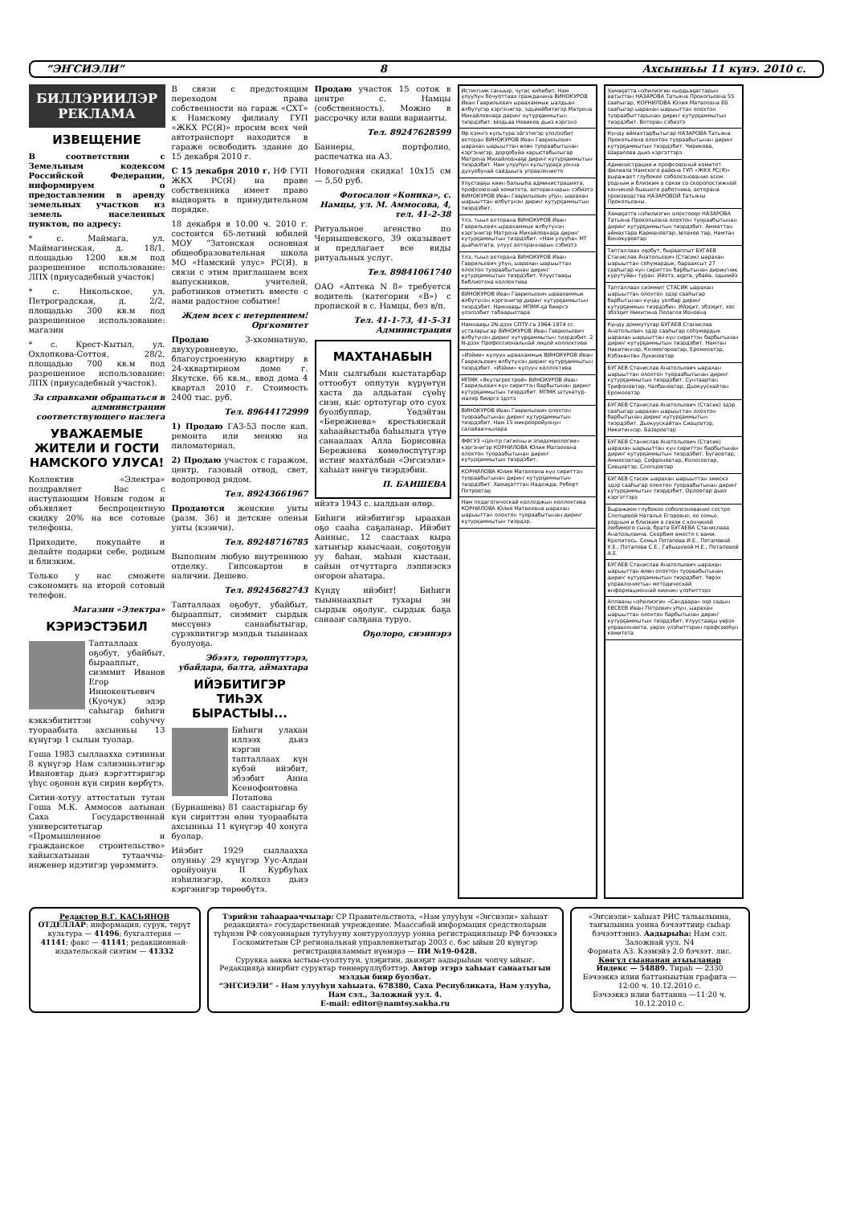“ЭҤСИЭЛИ” 8 Ахсынньы 11 күнэ. 2010 с.
БИЛЛЭРИИЛЭР РЕКЛАМА
ИЗВЕЩЕНИЕ
В соответствии с Земельным кодексом Российской Федерации, информируем о предоставлении в аренду земельных участков из земель населенных пунктов, по адресу:
* с. Маймага, ул. Маймагинская, д. 18/1, площадью 1200 кв.м под разрешенное использование: ЛПХ (приусадебный участок)
* с. Никольское, ул. Петроградская, д. 2/2, площадью 300 кв.м под разрешенное использование: магазин
* с. Крест-Кытыл, ул. Охлопкова-Соттоя, 28/2, площадью 700 кв.м под разрешенное использование: ЛПХ (приусадебный участок).
За справками обращаться в администрации соответствующего наслега
УВАЖАЕМЫЕ ЖИТЕЛИ И ГОСТИ НАМСКОГО УЛУСА!
Коллектив «Электра» поздравляет Вас с наступающим Новым годом и объявляет беспроцентную скидку 20% на все сотовые телефоны.
Приходите, покупайте и делайте подарки себе, родным и близким.
Только у нас сможете сэкономить на второй сотовый телефон.
Магазин «Электра»
КЭРИЭСТЭБИЛ
Тапталлаах оҕобут, убайбыт, бырааппыт, сиэммит Иванов Егор Иннокентьевич (Куочук) эдэр саһыгар биһиги кэккэбититтэн соһуччу туораабыта ахсынньы 13 күнүгэр 1 сылын туолар.
Гоша 1983 сыллаахха сэтинньи 8 күнүгэр Нам сэлиэнньэтигэр Ивановтар дьиэ кэргэттэригэр үһүс оҕонон күн сирин көрбүтэ.
Ситии-хотуу аттестатын тутан Гоша М.К. Аммосов аатынан Саха Государственнай университетыгар «Промышленное и гражданское строительство» хайысхатынан тутааччы-инженер идэтигэр үөрэммитэ.
В связи с предстоящим переходом права собственности на гараж «СХТ» к Намскому филиалу ГУП «ЖКХ РС(Я)» просим всех чей автотранспорт находится в гараже освободить здание до 15 декабря 2010 г.
С 15 декабря 2010 г. НФ ГУП ЖКХ РС(Я) на праве собственника имеет право выдворять в принудительном порядке.
18 декабря в 10.00 ч. 2010 г. состоится 65-летний юбилей МОУ “Затонская основная общеобразовательная школа МО «Намский улус» РС(Я), в связи с этим приглашаем всех выпускников, учителей, работников отметить вместе с нами радостное событие!
Ждем всех с нетерпением! Оргкомитет
Продаю 3-хкомнатную, двухуровневую, благоустроенную квартиру в 24-хквартирном доме г. Якутске, 66 кв.м., ввод дома 4 квартал 2010 г. Стоимость 2400 тыс. руб.
Тел. 89644172999
1) Продаю ГАЗ-53 после кап. ремонта или меняю на пиломатериал.
2) Продаю участок с гаражом, центр, газовый отвод, свет, водопровод рядом.
Тел. 89243661967
Продаются женские унты (разм. 36) и детские оленьи унты (кээнчи).
Тел. 89248716785
Выполним любую внутреннюю отделку. Гипсокартон в наличии. Дешево.
Тел. 89245682743
Тапталлаах оҕобут, убайбыт, бырааппыт, сиэммит сырдык мөссүөнэ санаабытыгар, сүрэхпитигэр мэлдьи тыыннаах буолуоҕа.
Эбээтэ, төрөппүттэрэ, убайдара, балта, аймахтара
ИЙЭБИТИГЭР ТИҺЭХ БЫРАСТЫЫ...
Биһиги улахан иллээх дьиэ кэргэн тапталлаах күн күбэй ийэбит, эбээбит Анна Ксенофонтовна Потапова (Бурнашева) 81 саастарыгар бу күн сириттэн өлөн туораабыта ахсынньы 11 күнүгэр 40 хонуга буолар.
Ийэбит 1929 сыллаахха олунньу 29 күнүгэр Уус-Алдан оройуонун II Курбуһах нэһилиэгэр, колхоз дьиэ кэргэнигэр төрөөбүтэ.
Продаю участок 15 соток в центре с. Намцы (собственность). Можно в рассрочку или ваши варианты.
Тел. 89247628599
Баннеры, портфолио, распечатка на А3.
Новогодняя скидка! 10х15 см — 5,50 руб.
Фотосалон «Коника», с. Намцы, ул. М. Аммосова, 4, тел. 41-2-38
Ритуальное агенство по Чернышевского, 39 оказывает и предлагает все виды ритуальных услуг.
Тел. 89841061740
ОАО «Аптека N 8» требуется водитель (категории «В») с пропиской в с. Намцы, без в/п.
Тел. 41-1-73, 41-5-31 Администрация
МАХТАНАБЫН
Мин сылгыбын кыстатарбар оттообут оппутун күрүөтүн хаста да алдьатан сүөһү сиэн, кыс ортотугар ото суох буолбуппар, Үөдэйтэн «Бережнева» крестьянскай хаһаайыстыба баһылыга үтүө санаалаах Алла Борисовна Бережнева көмөлөспүтүгэр истиҥ махталбын «Эҥсиэли» хаһыат нөҥүө тиэрдэбин.
П. БАИШЕВА
ийэтэ 1943 с. ыалдьан өлөр.
Биһиги ийэбитигэр ыраахан оҕо сааһа саҕаланар. Ийэбит Аанныс, 12 саастаах кыра хатыҥыр кыысчаан, соҕотоҕун уу баһан, маһын кыстаан, сайын отчуттарга лэппиэскэ оҥорон аһатара.
Күндү ийэбит! Биһиги тыыннаахпыт тухары эн сырдык оҕолуҥ, сырдык баҕа санааҥ салҕана туруо.
Оҕолоро, сиэннэрэ
Истиҥник саныыр, чугас киһибит, Нам улууһун бочуоттаах гражданина ВИНОКУРОВ Иван Гаврильевич ыраахаммык ыалдьан өлбүтүгэр кэргэнигэр, эдьиийбитигэр Матрена Михайловнаҕа дириҥ кутурҕаммытын тиэрдэбит. Ылдьаа Новиков дьиэ кэргэнэ
Өр кэмҥэ культура эйгэтигэр үлэлээбит ветеран ВИНОКУРОВ Иван Гаврильевич ыарахан ыарыыттан өлөн туораабытынан кэргэнигэр, дорҕобуйа харыстабылыгар Матрена Михайловнаҕа дириҥ кутурҕаммытын тиэрдэбит. Нам улууһун культураҕа уонна духуобунай сайдыыга управлението
Улустааҕы киин балыыһа администрацията, профсоюзнай комитета, ветераннарын сэбиэтэ ВИНОКУРОВ Иван Гаврильевич уһун, ыарахан ыарыыттан өлбүтүнэн дириҥ кутурҕаммытын тиэрдэбит.
Үлэ, тыыл ветерана ВИНОКУРОВ Иван Гаврильевич ыраахаммык өлбүтүнэн кэргэнигэр Матрена Михайловнаҕа дириҥ кутурҕаммытын тиэрдэбит. «Нам улууһа» МТ дьаһалтата, улуус ветераннарын сэбиэтэ
Үлэ, тыыл ветерана ВИНОКУРОВ Иван Гаврильевич уһун, ыарахан ыарыыттан олохтон туораабытынан дириҥ кутурҕаммытын тиэрдэбит. Улуустааҕы библиотека коллектива
ВИНОКУРОВ Иван Гаврильевич ыраахаммык өлбүтүнэн кэргэнигэр дириҥ кутурҕаммытын тиэрдэбит. Намнааҕы МПМК-ҕа бииргэ үлэлээбит табаарыстара
Намнааҕы 2N-дээх СПТУ-га 1964-1974 сс. усталарыгар ВИНОКУРОВ Иван Гаврильевич өлбүтүнэн дириҥ кутурҕаммытын тиэрдэбит. 2 N-дээх Профессиональнай лицей коллектива
«Иэйии» кулуун ыраахаммык ВИНОКУРОВ Иван Гаврильевич өлбүтүнэн дириҥ кутурҕаммытын тиэрдэбит. «Иэйии» кулуун коллектива
МПМК «Якутагрострой» ВИНОКУРОВ Иван Гаврильевич күн сириттэн барбытынан дириҥ кутурҕаммытын тиэрдэбит. МПМК штукатур-маляр бииргэ эдэтэ
ВИНОКУРОВ Иван Гаврильевич олохтон туораабытынан дириҥ кутурҕаммытын тиэрдэбит. Нам 15 микрооройуонун салайааччылара
ФФГУЗ «Центр гигиены и эпидемиологии» кэргэнигэр КОРНИЛОВА Юлия Матвеевна олохтон туораабытынан дириҥ кутурҕаммытын тиэрдэбит.
КОРНИЛОВА Юлия Матвеевна күн сириттэн туораабытынан дириҥ кутурҕаммытын тиэрдэбит. Хамаҕатттан Надежда, Роберт Петровтар
Нам педагогическай колледжын коллектива КОРНИЛОВА Юлия Матвеевна ыарахан ыарыыттан олохтон туораабытынан дириҥ кутурҕаммытын тиэрдэр.
Хамаҕатта нэһилиэгин кырдьаҕастарын аатыттан НАЗАРОВА Татьяна Прокопьевна 55 сааһыгар, КОРНИЛОВА Юлия Матвеевна 80 сааһыгар ыарахан ыарыыттан олохтон туораабыттарынан дириҥ кутурҕаммытын тиэрдэбит. Ветеран сэбиэтэ
Күндү аймахтарбытыгар НАЗАРОВА Татьяна Прокопьевна олохтон туораабытынан дириҥ кутурҕаммытын тиэрдэбит. Чирикова, Шарапова дьиэ кэргэттэрэ
Администрация и профсоюзный комитет филиала Намского района ГУП «ЖКХ РС(Я)» выражает глубокое соболезнование всем родным и близким в связи со скоропостижной кончиной бывшего работника, ветерана производства НАЗАРОВОЙ Татьяны Прокопьевны.
Хамаҕатта нэһилиэгин олохтооҕо НАЗАРОВА Татьяна Прокопьевна олохтон туораабытынан дириҥ кутурҕаммытын тиэрдэбит. Амматтан аймахтара Кармановтар, Ылахов тар, Намтан Винокуровтар
Тапталлаах оҕобут, бырааппыт БУГАЕВ Станислав Анатольевич (Стасик) ыарахан ыарыыттан соһумардык, бараахсыт 27 сааһыгар күн сириттэн барбытынан дириҥник курутуйан туран. Ийэтэ, аҕата, убайа, эдьиийэ
Тапталлаах сиэммит СТАСИК ыарахан ыарыыттан олохтон эдэр сааһыгар барбытынан күндү уолбар дириҥ кутурҕаммын тиэрдэбин. Ийэҕит, эбээҕит, хос эбээҕит Никитина Пелагея Ионовна
Күндү доммутугар БУГАЕВ Станислав Анатольевич эдэр сааһыгар соһумардык ыарахан ыарыыттан күн сириттэн барбытынан дириҥ кутурҕаммытын тиэрдэбит. Намтан Никитиннэр, Колмогоровтар, Еремеевтэр, Кэбэкөнтөн Лукиновтар
БУГАЕВ Станислав Анатольевич ыарахан ыарыыттан олохтон туораабытынан дириҥ кутурҕаммытын тиэрдэбит. Сунтаартан Трифоновтар, Чалбановтар, Дьокуускайтан Еремеевтэр
БУГАЕВ Станислав Анатольевич (Стасик) эдэр сааһыгар ыарахан ыарыыттан олохтон барбытынан дириҥ кутурҕаммытын тиэрдэбит. Дьокуускайтан Сивцевтэр, Никитиннэр, Базаровтар
БУГАЕВ Станислав Анатольевич (Стасик) ыарахан ыарыыттан күн сириттэн барбытынан дириҥ кутурҕаммытын тиэрдэбит. Бугаевтар, Аммосовтар, Софроновтар, Колесовтар, Сивцевтэр, Слепцовтар
БУГАЕВ Стасик ыарахан ыарыыттан эмискэ эдэр сааһыгар олохтон туораабытынан дириҥ кутурҕаммытын тиэрдэбит. Орловтар дьиэ кэргэттэрэ
Выражаем глубокое соболезнование сестре Слепцовой Наталье Егоровне, ее семье, родным и близким в связи с кончиной любимого сына, брата БУГАЕВА Станислава Анатольевича. Скорбим вместе с вами. Крепитесь. Семья Потапова И.Е., Потаповой У.Е., Потапова С.Е., Габышевой Н.Е., Потаповой А.Е.
БУГАЕВ Станислав Анатольевич ыарахан ыарыыттан өлөн олохтон туораабытынан дириҥ кутурҕаммытын тиэрдэбит. Үөрэх управлениетын методическай информационнай киинин үлэһиттэрэ
Аппааны нэһилиэгин «Сандаара» оҕо садын ЕВСЕЕВ Иван Петрович уһун, ыарахан ыарыыттан олохтон барбытынан дириҥ кутурҕаммытын тиэрдэбит. Улуустааҕы үөрэх управлениета, үөрэх үлэһиттэрин профсоюһун комитета
Редактор В.Г. КАСЬЯНОВ
ОТДЕЛЛАР: информация, сурук, төрүт культура — 41496; бухгалтерия — 41141; факс — 41141; редакционнай-издательскай сиэтим — 41332
Тэрийэн таһаарааччылар: СР Правительствота, «Нам улууһун «Эҥсиэли» хаһыат редакцията» государственнай учреждение. Маассабай информация средстволарын түһүнэн РФ сокуоннарын тутуһууну хонтуруоллуур уонна регистрациялыыр РФ бэчээккэ Госкомитетын СР региональнай управлениетыгар 2003 с. бэс ыйын 20 күнүгэр регистрацияламмыт нүөмэрэ — ПИ №19-0428.
Сурукка аакка ыстыы-суолтутун, үлэҕитин, дьиэҕит аадырыһын чопчу ыйыҥ. Редакцияҕа киирбит суруктар төннөрүллүбэттэр. Автор этэрэ хаһыат санаатыгын мэлдьи биир буолбат.
“ЭҤСИЭЛИ” - Нам улууһун хаһыата. 678380, Саха Республиката, Нам улууһа, Нам сэл., Заложнай уул. 4.
E-mail: editor@namtsy.sakha.ru
«Эҥсиэли» хаһыат РИС тальылынна, таҥылынна уонна бэчээттиир сыһар бэчээттэннэ. Аадырыһа: Нам сэл. Заложнай уул. N4
Формата А3. Кээмэйэ 2,0 бэчээт. лис.
Көҥүл сыананан атыыланар
Индекс — 54889. Тираһ — 2330
Бэчээккэ илии баттаныытын графига — 12:00 ч. 10.12.2010 с.
Бэчээккэ илии баттанна —11:20 ч. 10.12.2010 с.